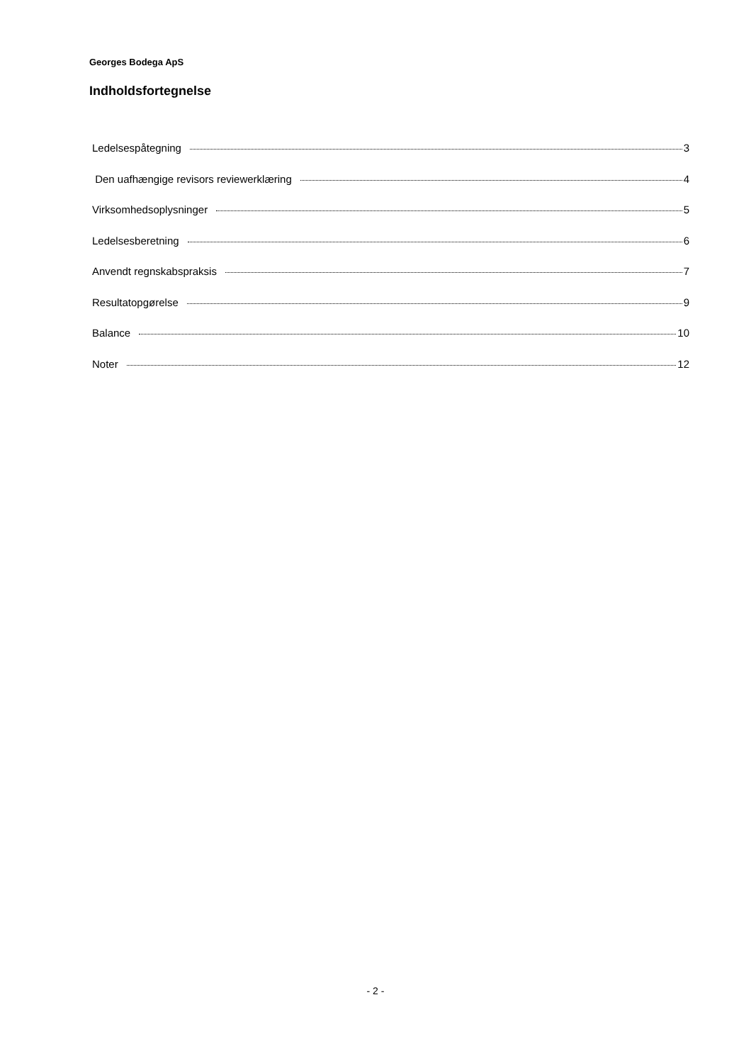Georges Bodega ApS
Indholdsfortegnelse
Ledelsespåtegning 3
Den uafhængige revisors reviewerklæring 4
Virksomhedsoplysninger 5
Ledelsesberetning 6
Anvendt regnskabspraksis 7
Resultatopgørelse 9
Balance 10
Noter 12
- 2 -